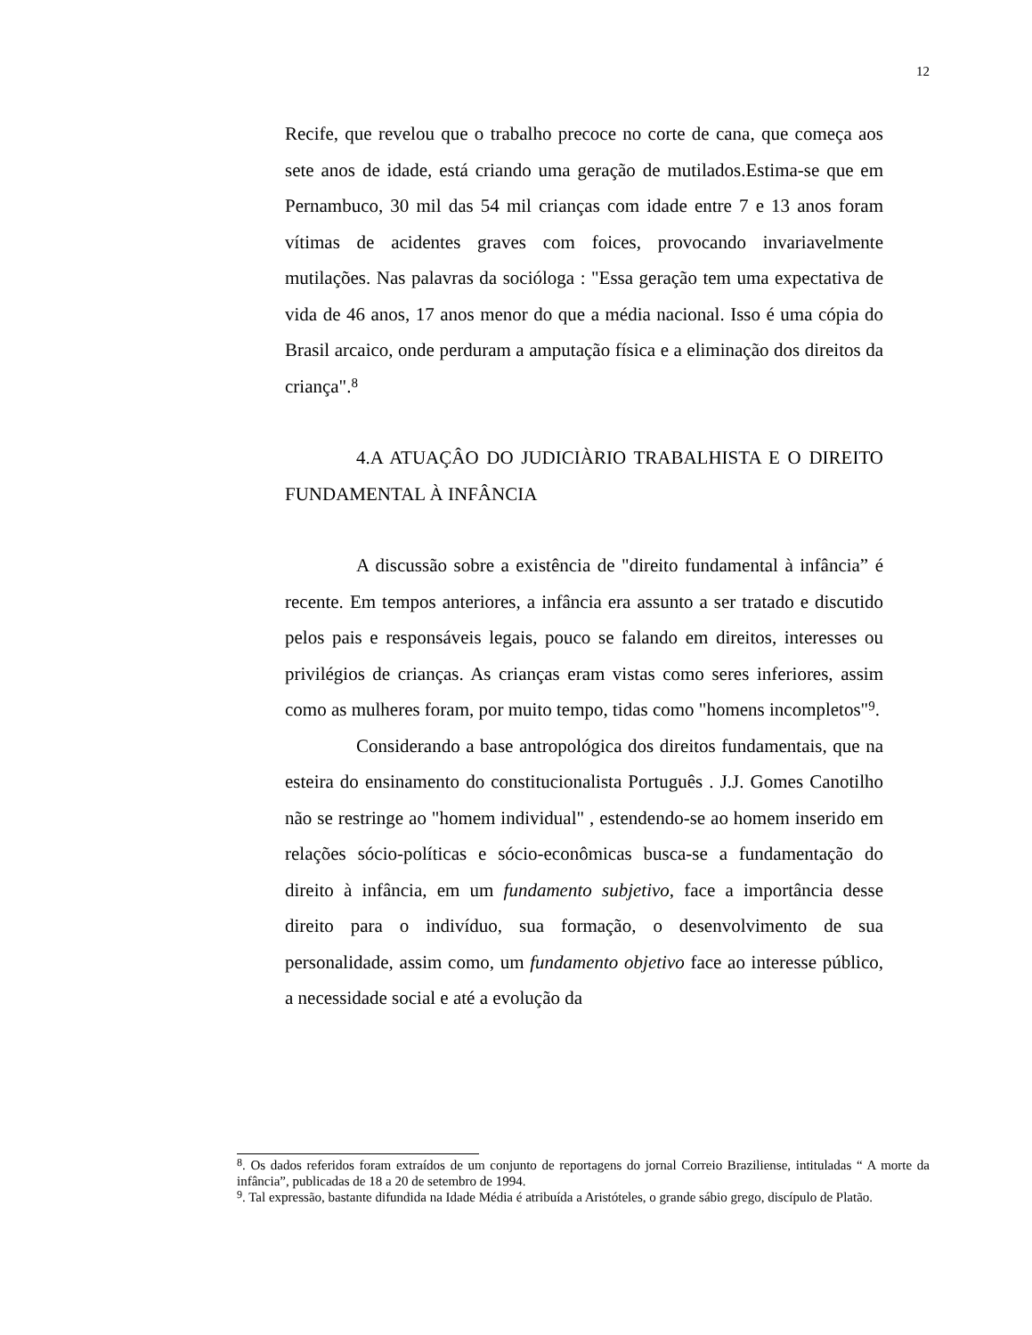12
Recife, que revelou que o trabalho precoce no corte de cana, que começa aos sete anos de idade, está criando uma geração de mutilados.Estima-se que em Pernambuco, 30 mil das 54 mil crianças com idade entre 7 e 13 anos foram vítimas de acidentes graves com foices, provocando invariavelmente mutilações. Nas palavras da socióloga : "Essa geração tem uma expectativa de vida de 46 anos, 17 anos menor do que a média nacional. Isso é uma cópia do Brasil arcaico, onde perduram a amputação física e a eliminação dos direitos da criança".<sup>8</sup>
4.A ATUAÇÂO DO JUDICIÀRIO TRABALHISTA E O DIREITO FUNDAMENTAL À INFÂNCIA
A discussão sobre a existência de "direito fundamental à infância” é recente. Em tempos anteriores, a infância era assunto a ser tratado e discutido pelos pais e responsáveis legais, pouco se falando em direitos, interesses ou privilégios de crianças. As crianças eram vistas como seres inferiores, assim como as mulheres foram, por muito tempo, tidas como "homens incompletos"<sup>9</sup>.
Considerando a base antropológica dos direitos fundamentais, que na esteira do ensinamento do constitucionalista Português . J.J. Gomes Canotilho não se restringe ao "homem individual" , estendendo-se ao homem inserido em relações sócio-políticas e sócio-econômicas busca-se a fundamentação do direito à infância, em um fundamento subjetivo, face a importância desse direito para o indivíduo, sua formação, o desenvolvimento de sua personalidade, assim como, um fundamento objetivo face ao interesse público, a necessidade social e até a evolução da
<sup>8</sup>. Os dados referidos foram extraídos de um conjunto de reportagens do jornal Correio Braziliense, intituladas “ A morte da infância”, publicadas de 18 a 20 de setembro de 1994.
<sup>9</sup>. Tal expressão, bastante difundida na Idade Média é atribuída a Aristóteles, o grande sábio grego, discípulo de Platão.